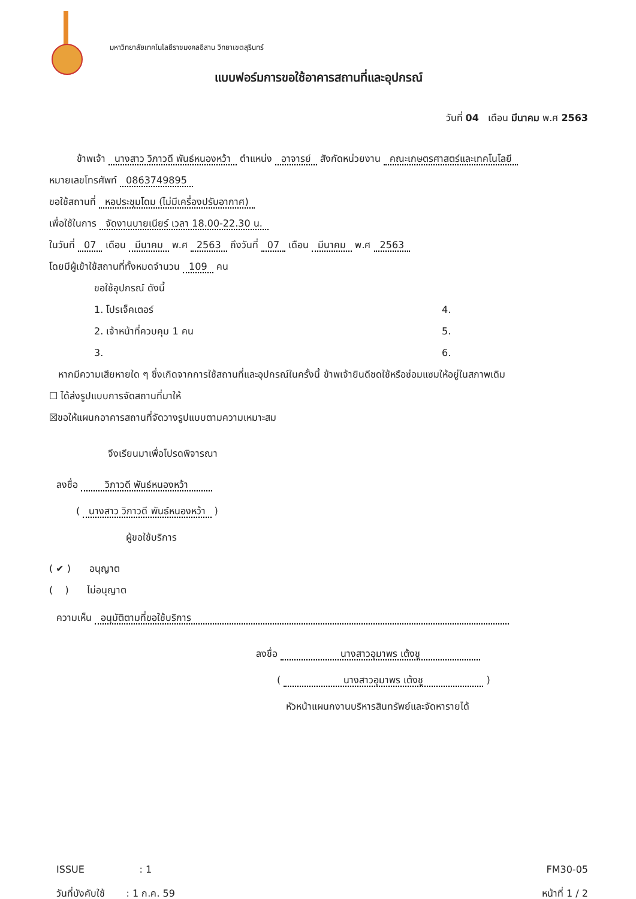มหาวิทยาลัยเทคโนโลยีราชมงคลอีสาน วิทยาเขตสุรินทร์
แบบฟอร์มการขอใช้อาคารสถานที่และอุปกรณ์
วันที่ 04 เดือน มีนาคม พ.ศ 2563
ข้าพเจ้า นางสาว วิภาวดี พันธ์หนองหว้า ตำแหน่ง อาจารย์ สังกัดหน่วยงาน คณะเกษตรศาสตร์และเทคโนโลยี
หมายเลขโทรศัพท์ 0863749895
ขอใช้สถานที่ หอประชุมโดม (ไม่มีเครื่องปรับอากาศ)
เพื่อใช้ในการ จัดงานบายเนียร์ เวลา 18.00-22.30 น.
ในวันที่ 07 เดือน มีนาคม พ.ศ 2563 ถึงวันที่ 07 เดือน มีนาคม พ.ศ 2563
โดยมีผู้เข้าใช้สถานที่ทั้งหมดจำนวน 109 คน
ขอใช้อุปกรณ์ ดังนี้
1. โปรเจ็คเตอร์
4.
2. เจ้าหน้าที่ควบคุม 1 คน
5.
3.
6.
หากมีความเสียหายใด ๆ ซึ่งเกิดจากการใช้สถานที่และอุปกรณ์ในครั้งนี้ ข้าพเจ้ายินดีชดใช้หรือซ่อมแซมให้อยู่ในสภาพเดิม
☐ ได้ส่งรูปแบบการจัดสถานที่มาให้
☒ขอให้แผนกอาคารสถานที่จัดวางรูปแบบตามความเหมาะสม
จึงเรียนมาเพื่อโปรดพิจารณา
ลงชื่อ วิภาวดี พันธ์หนองหว้า
( นางสาว วิภาวดี พันธ์หนองหว้า )
ผู้ขอใช้บริการ
( ✔ ) อนุญาต
( ) ไม่อนุญาต
ความเห็น อนุมัติตามที่ขอใช้บริการ
ลงชื่อ นางสาวอุมาพร เต้งชู
( นางสาวอุมาพร เต้งชู )
หัวหน้าแผนกงานบริหารสินทรัพย์และจัดหารายได้
ISSUE : 1
วันที่บังคับใช้ : 1 ก.ค. 59
FM30-05
หน้าที่ 1 / 2